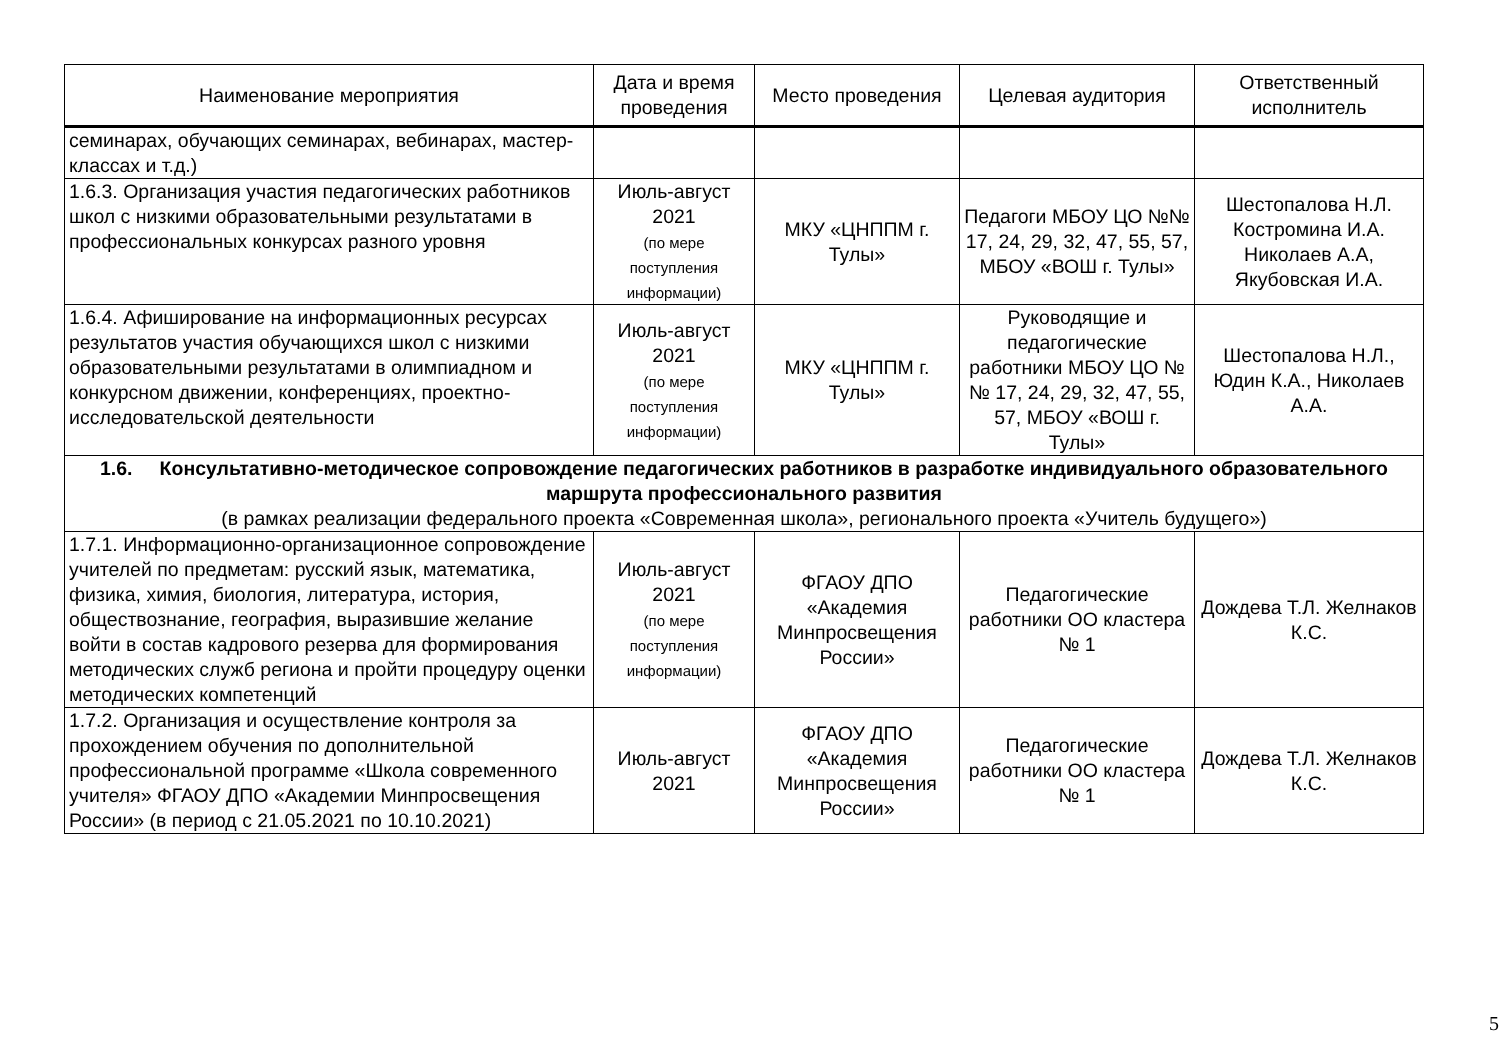| Наименование мероприятия | Дата и время проведения | Место проведения | Целевая аудитория | Ответственный исполнитель |
| --- | --- | --- | --- | --- |
| семинарах, обучающих семинарах, вебинарах, мастер-классах и т.д.) | | | | |
| 1.6.3. Организация участия педагогических работников школ с низкими образовательными результатами в профессиональных конкурсах разного уровня | Июль-август 2021 (по мере поступления информации) | МКУ «ЦНППМ г. Тулы» | Педагоги МБОУ ЦО №№ 17, 24, 29, 32, 47, 55, 57, МБОУ «ВОШ г. Тулы» | Шестопалова Н.Л. Костромина И.А. Николаев А.А, Якубовская И.А. |
| 1.6.4. Афиширование на информационных ресурсах результатов участия обучающихся школ с низкими образовательными результатами в олимпиадном и конкурсном движении, конференциях, проектно-исследовательской деятельности | Июль-август 2021 (по мере поступления информации) | МКУ «ЦНППМ г. Тулы» | Руководящие и педагогические работники МБОУ ЦО №№ 17, 24, 29, 32, 47, 55, 57, МБОУ «ВОШ г. Тулы» | Шестопалова Н.Л., Юдин К.А., Николаев А.А. |
| 1.6. Консультативно-методическое сопровождение педагогических работников в разработке индивидуального образовательного маршрута профессионального развития (в рамках реализации федерального проекта «Современная школа», регионального проекта «Учитель будущего») | | | | |
| 1.7.1. Информационно-организационное сопровождение учителей по предметам: русский язык, математика, физика, химия, биология, литература, история, обществознание, география, выразившие желание войти в состав кадрового резерва для формирования методических служб региона и пройти процедуру оценки методических компетенций | Июль-август 2021 (по мере поступления информации) | ФГАОУ ДПО «Академия Минпросвещения России» | Педагогические работники ОО кластера № 1 | Дождева Т.Л. Желнаков К.С. |
| 1.7.2. Организация и осуществление контроля за прохождением обучения по дополнительной профессиональной программе «Школа современного учителя» ФГАОУ ДПО «Академии Минпросвещения России» (в период с 21.05.2021 по 10.10.2021) | Июль-август 2021 | ФГАОУ ДПО «Академия Минпросвещения России» | Педагогические работники ОО кластера № 1 | Дождева Т.Л. Желнаков К.С. |
5